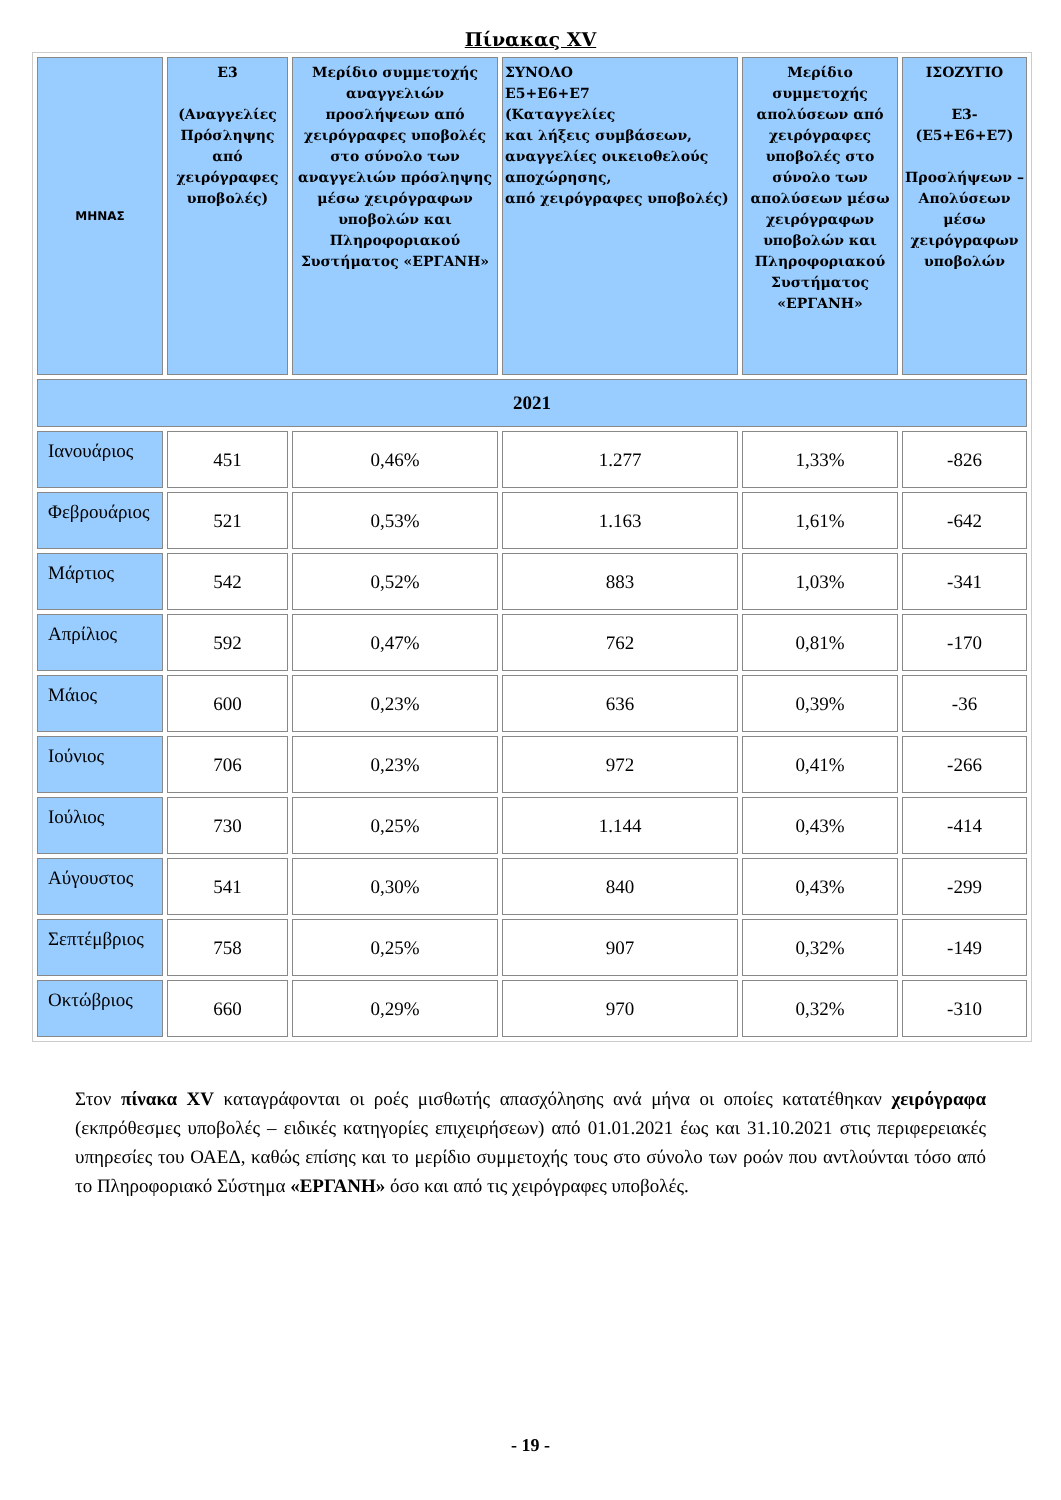Πίνακας XV
| ΜΗΝΑΣ | Ε3 (Αναγγελίες Πρόσληψης από χειρόγραφες υποβολές) | Μερίδιο συμμετοχής αναγγελιών προσλήψεων από χειρόγραφες υποβολές στο σύνολο των αναγγελιών πρόσληψης μέσω χειρόγραφων υποβολών και Πληροφοριακού Συστήματος «ΕΡΓΑΝΗ» | ΣΥΝΟΛΟ Ε5+Ε6+Ε7 (Καταγγελίες και λήξεις συμβάσεων, αναγγελίες οικειοθελούς αποχώρησης, από χειρόγραφες υποβολές) | Μερίδιο συμμετοχής απολύσεων από χειρόγραφες υποβολές στο σύνολο των απολύσεων μέσω χειρόγραφων υποβολών και Πληροφοριακού Συστήματος «ΕΡΓΑΝΗ» | ΙΣΟΖΥΓΙΟ Ε3-(Ε5+Ε6+Ε7) Προσλήψεων – Απολύσεων μέσω χειρόγραφων υποβολών |
| --- | --- | --- | --- | --- | --- |
| 2021 | | | | | |
| Ιανουάριος | 451 | 0,46% | 1.277 | 1,33% | -826 |
| Φεβρουάριος | 521 | 0,53% | 1.163 | 1,61% | -642 |
| Μάρτιος | 542 | 0,52% | 883 | 1,03% | -341 |
| Απρίλιος | 592 | 0,47% | 762 | 0,81% | -170 |
| Μάιος | 600 | 0,23% | 636 | 0,39% | -36 |
| Ιούνιος | 706 | 0,23% | 972 | 0,41% | -266 |
| Ιούλιος | 730 | 0,25% | 1.144 | 0,43% | -414 |
| Αύγουστος | 541 | 0,30% | 840 | 0,43% | -299 |
| Σεπτέμβριος | 758 | 0,25% | 907 | 0,32% | -149 |
| Οκτώβριος | 660 | 0,29% | 970 | 0,32% | -310 |
Στον πίνακα XV καταγράφονται οι ροές μισθωτής απασχόλησης ανά μήνα οι οποίες κατατέθηκαν χειρόγραφα (εκπρόθεσμες υποβολές – ειδικές κατηγορίες επιχειρήσεων) από 01.01.2021 έως και 31.10.2021 στις περιφερειακές υπηρεσίες του ΟΑΕΔ, καθώς επίσης και το μερίδιο συμμετοχής τους στο σύνολο των ροών που αντλούνται τόσο από το Πληροφοριακό Σύστημα «ΕΡΓΑΝΗ» όσο και από τις χειρόγραφες υποβολές.
- 19 -